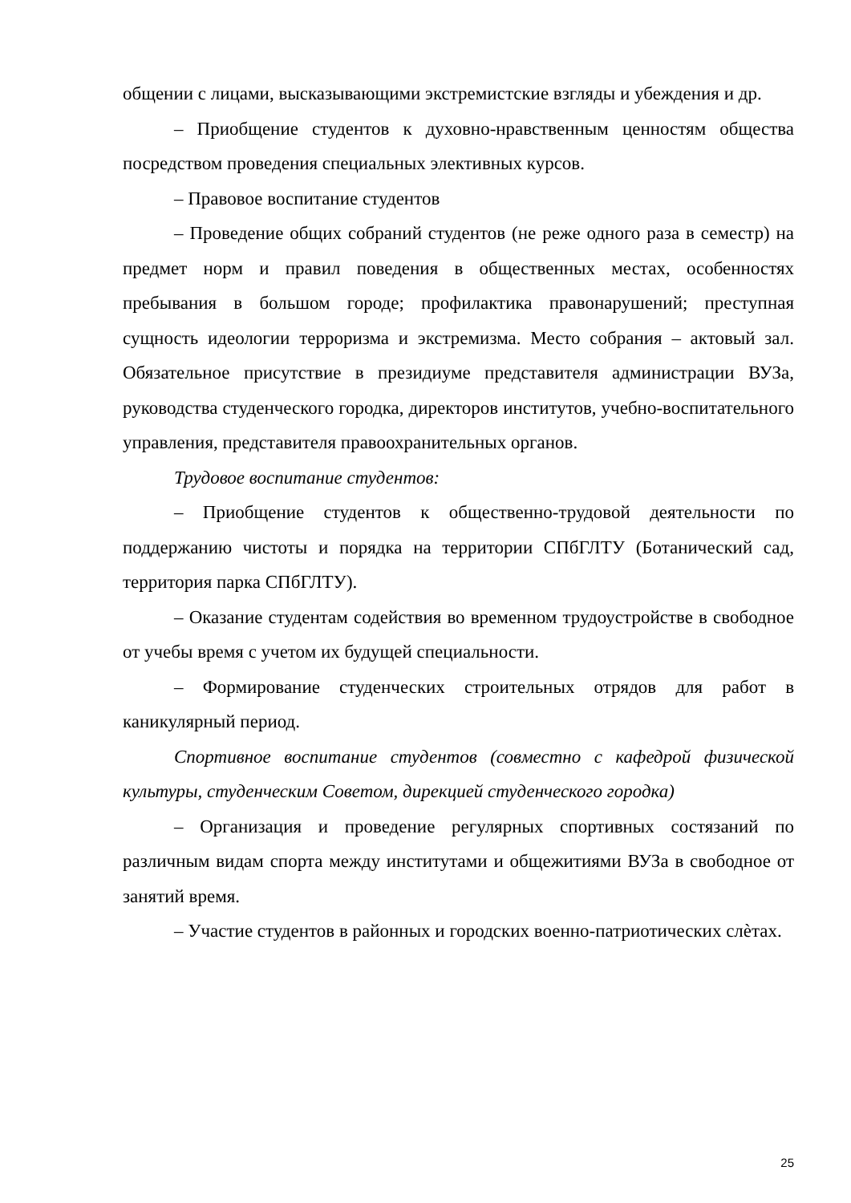общении с лицами, высказывающими экстремистские взгляды и убеждения и др.
– Приобщение студентов к духовно-нравственным ценностям общества посредством проведения специальных элективных курсов.
– Правовое воспитание студентов
– Проведение общих собраний студентов (не реже одного раза в семестр) на предмет норм и правил поведения в общественных местах, особенностях пребывания в большом городе; профилактика правонарушений; преступная сущность идеологии терроризма и экстремизма. Место собрания – актовый зал. Обязательное присутствие в президиуме представителя администрации ВУЗа, руководства студенческого городка, директоров институтов, учебно-воспитательного управления, представителя правоохранительных органов.
Трудовое воспитание студентов:
– Приобщение студентов к общественно-трудовой деятельности по поддержанию чистоты и порядка на территории СПбГЛТУ (Ботанический сад, территория парка СПбГЛТУ).
– Оказание студентам содействия во временном трудоустройстве в свободное от учебы время с учетом их будущей специальности.
– Формирование студенческих строительных отрядов для работ в каникулярный период.
Спортивное воспитание студентов (совместно с кафедрой физической культуры, студенческим Советом, дирекцией студенческого городка)
– Организация и проведение регулярных спортивных состязаний по различным видам спорта между институтами и общежитиями ВУЗа в свободное от занятий время.
– Участие студентов в районных и городских военно-патриотических слѐтах.
25